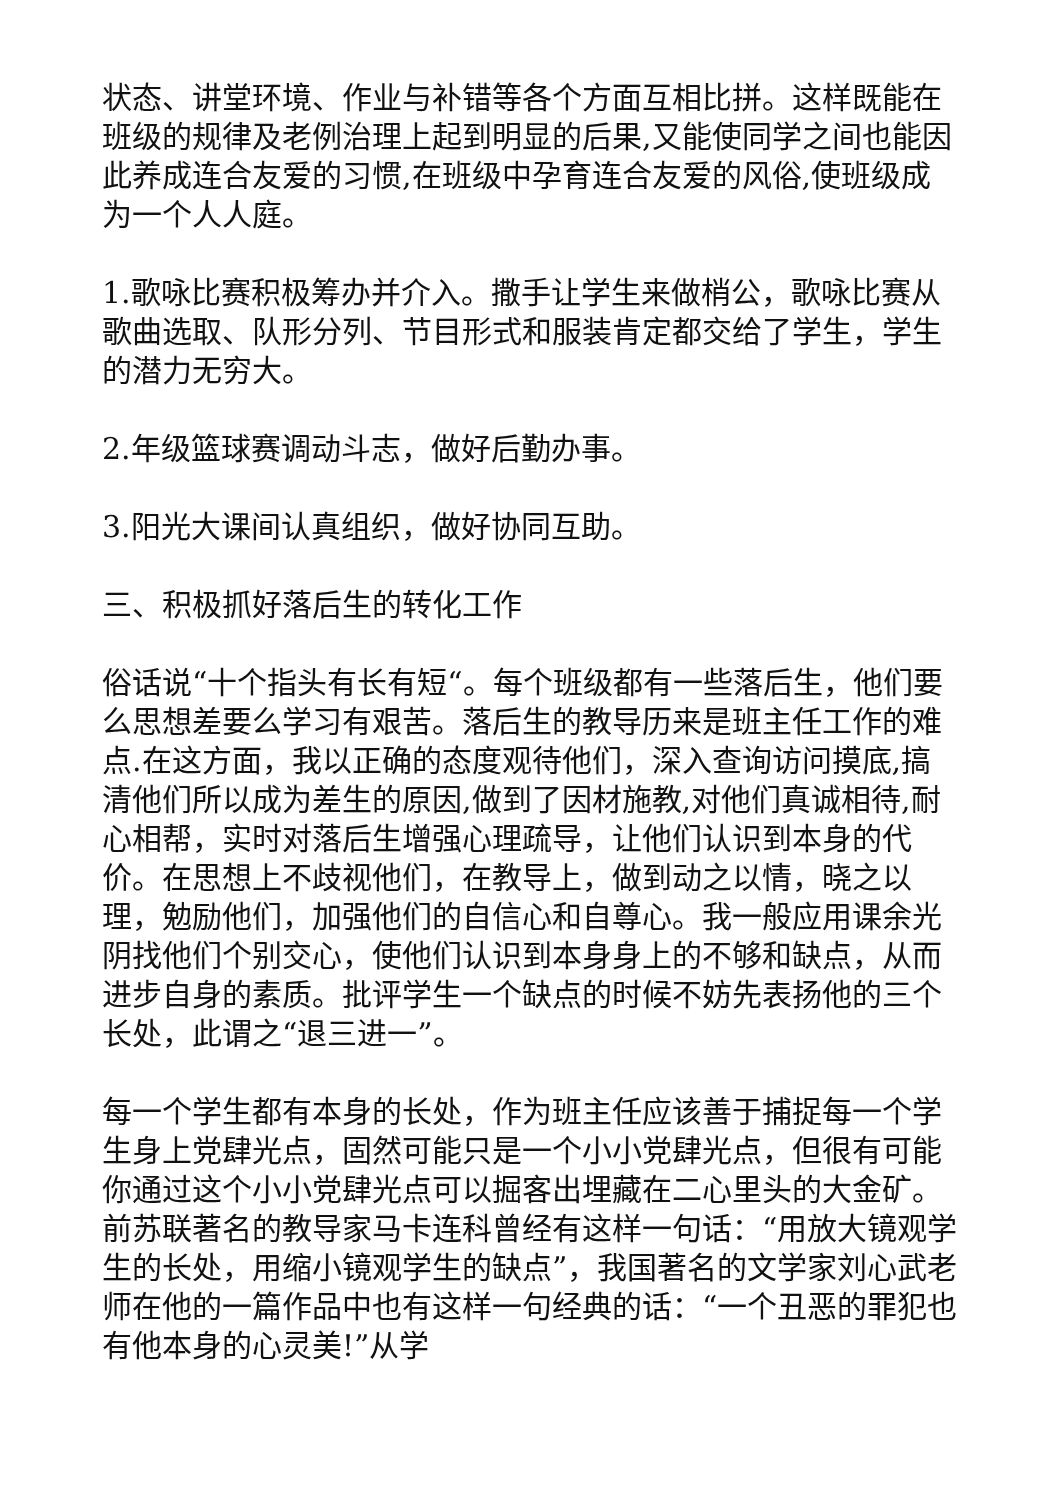状态、讲堂环境、作业与补错等各个方面互相比拼。这样既能在班级的规律及老例治理上起到明显的后果,又能使同学之间也能因此养成连合友爱的习惯,在班级中孕育连合友爱的风俗,使班级成为一个人人庭。
1.歌咏比赛积极筹办并介入。撒手让学生来做梢公，歌咏比赛从歌曲选取、队形分列、节目形式和服装肯定都交给了学生，学生的潜力无穷大。
2.年级篮球赛调动斗志，做好后勤办事。
3.阳光大课间认真组织，做好协同互助。
三、积极抓好落后生的转化工作
俗话说“十个指头有长有短“。每个班级都有一些落后生，他们要么思想差要么学习有艰苦。落后生的教导历来是班主任工作的难点.在这方面，我以正确的态度观待他们，深入查询访问摸底,搞清他们所以成为差生的原因,做到了因材施教,对他们真诚相待,耐心相帮，实时对落后生增强心理疏导，让他们认识到本身的代价。在思想上不歧视他们，在教导上，做到动之以情，晓之以理，勉励他们，加强他们的自信心和自尊心。我一般应用课余光阴找他们个别交心，使他们认识到本身身上的不够和缺点，从而进步自身的素质。批评学生一个缺点的时候不妨先表扬他的三个长处，此谓之“退三进一”。
每一个学生都有本身的长处，作为班主任应该善于捕捉每一个学生身上党肆光点，固然可能只是一个小小党肆光点，但很有可能你通过这个小小党肆光点可以掘客出埋藏在二心里头的大金矿。前苏联著名的教导家马卡连科曾经有这样一句话：“用放大镜观学生的长处，用缩小镜观学生的缺点”，我国著名的文学家刘心武老师在他的一篇作品中也有这样一句经典的话：“一个丑恶的罪犯也有他本身的心灵美!”从学